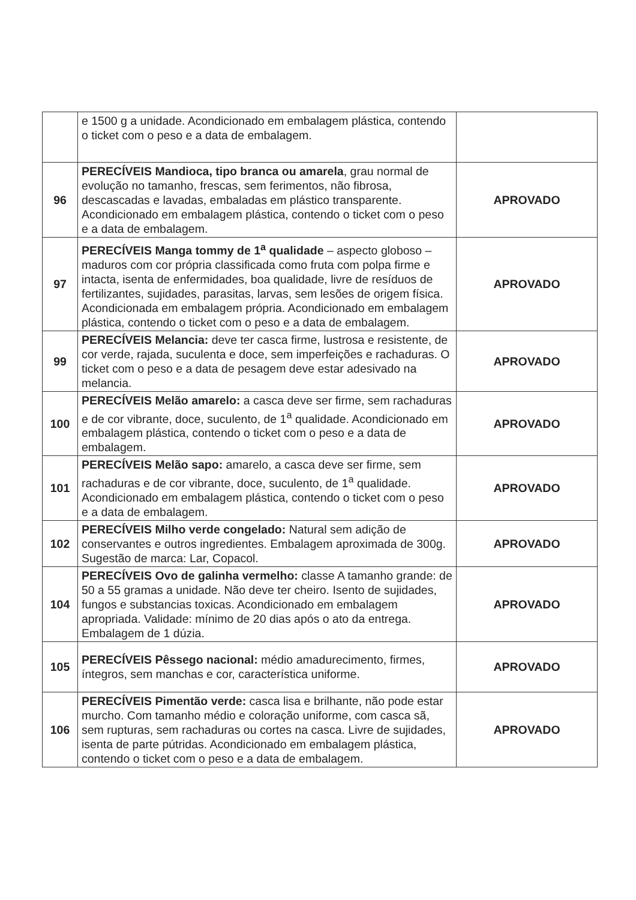| | e 1500 g a unidade. Acondicionado em embalagem plástica, contendo o ticket com o peso e a data de embalagem. | |
| 96 | PERECÍVEIS Mandioca, tipo branca ou amarela , grau normal de evolução no tamanho, frescas, sem ferimentos, não fibrosa, descascadas e lavadas, embaladas em plástico transparente. Acondicionado em embalagem plástica, contendo o ticket com o peso e a data de embalagem. | APROVADO |
| 97 | PERECÍVEIS Manga tommy de 1<sup>a</sup> qualidade – aspecto globoso – maduros com cor própria classificada como fruta com polpa firme e intacta, isenta de enfermidades, boa qualidade, livre de resíduos de fertilizantes, sujidades, parasitas, larvas, sem lesões de origem física. Acondicionada em embalagem própria. Acondicionado em embalagem plástica, contendo o ticket com o peso e a data de embalagem. | APROVADO |
| 99 | PERECÍVEIS Melancia: deve ter casca firme, lustrosa e resistente, de cor verde, rajada, suculenta e doce, sem imperfeições e rachaduras. O ticket com o peso e a data de pesagem deve estar adesivado na melancia. | APROVADO |
| 100 | PERECÍVEIS Melão amarelo: a casca deve ser firme, sem rachaduras e de cor vibrante, doce, suculento, de 1<sup>a</sup> qualidade. Acondicionado em embalagem plástica, contendo o ticket com o peso e a data de embalagem. | APROVADO |
| 101 | PERECÍVEIS Melão sapo: amarelo, a casca deve ser firme, sem rachaduras e de cor vibrante, doce, suculento, de 1<sup>a</sup> qualidade. Acondicionado em embalagem plástica, contendo o ticket com o peso e a data de embalagem. | APROVADO |
| 102 | PERECÍVEIS Milho verde congelado: Natural sem adição de conservantes e outros ingredientes. Embalagem aproximada de 300g. Sugestão de marca: Lar, Copacol. | APROVADO |
| 104 | PERECÍVEIS Ovo de galinha vermelho: classe A tamanho grande: de 50 a 55 gramas a unidade. Não deve ter cheiro. Isento de sujidades, fungos e substancias toxicas. Acondicionado em embalagem apropriada. Validade: mínimo de 20 dias após o ato da entrega. Embalagem de 1 dúzia. | APROVADO |
| 105 | PERECÍVEIS Pêssego nacional: médio amadurecimento, firmes, íntegros, sem manchas e cor, característica uniforme. | APROVADO |
| 106 | PERECÍVEIS Pimentão verde: casca lisa e brilhante, não pode estar murcho. Com tamanho médio e coloração uniforme, com casca sã, sem rupturas, sem rachaduras ou cortes na casca. Livre de sujidades, isenta de parte pútridas. Acondicionado em embalagem plástica, contendo o ticket com o peso e a data de embalagem. | APROVADO |